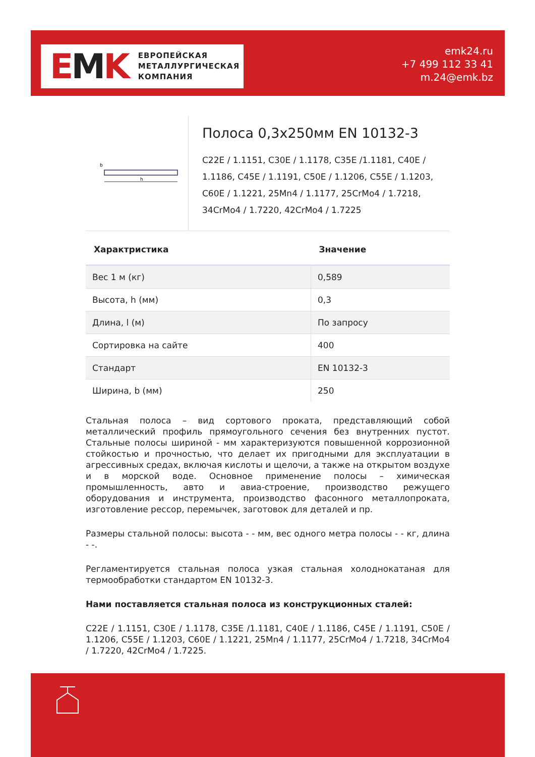EMK
ЕВРОПЕЙСКАЯ
МЕТАЛЛУРГИЧЕСКАЯ
КОМПАНИЯ
emk24.ru
+7 499 112 33 41
m.24@emk.bz
b
h
Полоса 0,3x250мм EN 10132-3
C22E / 1.1151, C30E / 1.1178, C35E /1.1181, C40E / 1.1186, C45E / 1.1191, C50E / 1.1206, C55E / 1.1203, C60E / 1.1221, 25Mn4 / 1.1177, 25CrMo4 / 1.7218, 34CrMo4 / 1.7220, 42CrMo4 / 1.7225
| Характристика | Значение |
| --- | --- |
| Вес 1 м (кг) | 0,589 |
| Высота, h (мм) | 0,3 |
| Длина, l (м) | По запросу |
| Сортировка на сайте | 400 |
| Стандарт | EN 10132-3 |
| Ширина, b (мм) | 250 |
Стальная полоса – вид сортового проката, представляющий собой металлический профиль прямоугольного сечения без внутренних пустот. Стальные полосы шириной - мм характеризуются повышенной коррозионной стойкостью и прочностью, что делает их пригодными для эксплуатации в агрессивных средах, включая кислоты и щелочи, а также на открытом воздухе и в морской воде. Основное применение полосы – химическая промышленность, авто и авиа-строение, производство режущего оборудования и инструмента, производство фасонного металлопроката, изготовление рессор, перемычек, заготовок для деталей и пр.
Размеры стальной полосы: высота - - мм, вес одного метра полосы - - кг, длина - -.
Регламентируется стальная полоса узкая стальная холоднокатаная для термообработки стандартом EN 10132-3.
Нами поставляется стальная полоса из конструкционных сталей:
C22E / 1.1151, C30E / 1.1178, C35E /1.1181, C40E / 1.1186, C45E / 1.1191, C50E / 1.1206, C55E / 1.1203, C60E / 1.1221, 25Mn4 / 1.1177, 25CrMo4 / 1.7218, 34CrMo4 / 1.7220, 42CrMo4 / 1.7225.